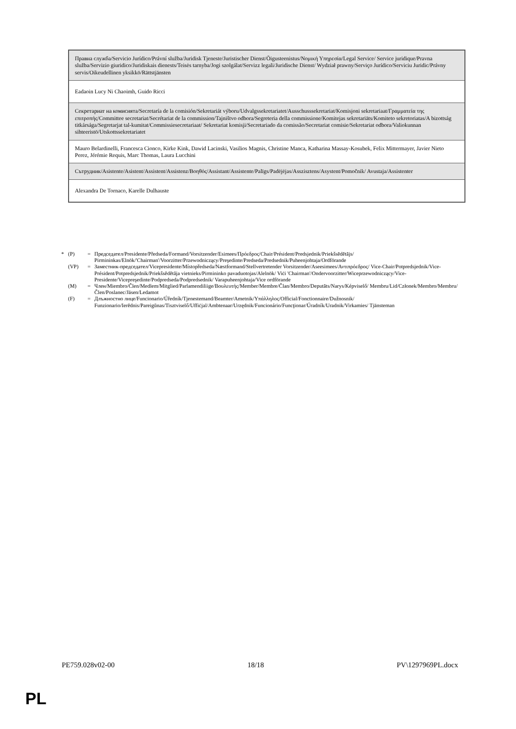| Правна служба/Servicio Jurídico/Právní služba/Juridisk Tjeneste/Juristischer Dienst/Õigusteenistus/Νομική Υπηρεσία/Legal Service/ Service juridique/Pravna služba/Servizio giuridico/Juridiskais dienests/Teisės tarnyba/Jogi szolgálat/Servizz legali/Juridische Dienst/ Wydział prawny/Serviço Jurídico/Serviciu Juridic/Právny servis/Oikeudellinen yksikkö/Rättstjänsten |
| Eadaoin Lucy Ni Chaoimh, Guido Ricci |
| Секретариат на комисията/Secretaría de la comisión/Sekretariát výboru/Udvalgssekretariatet/Ausschusssekretariat/Komisjoni sekretariaat/Γραμματεία της επιτροπής/Committee secretariat/Secrétariat de la commission/Tajništvo odbora/Segreteria della commissione/Komitejas sekretariāts/Komiteto sekretoriatas/A bizottság titkársága/Segretarjat tal-kumitat/Commissiesecretariaat/ Sekretariat komisji/Secretariado da comissão/Secretariat comisie/Sekretariat odbora/Valiokunnan sihteeristö/Utskottssekretariatet |
| Mauro Belardinelli, Francesca Cionco, Kirke Kink, Dawid Lacinski, Vasilios Magnis, Christine Manca, Katharina Massay-Kosubek, Felix Mittermayer, Javier Nieto Perez, Jérémie Requis, Marc Thomas, Laura Lucchini |
| Сътрудник/Asistente/Asistent/Assistent/Assistenz/Βοηθός/Assistant/Assistente/Palīgs/Padėjėjas/Asszisztens/Asystent/Pomočnik/ Avustaja/Assistenter |
| Alexandra De Tornaco, Karelle Dulhauste |
* (P) = Председател/Presidente/Předseda/Formand/Vorsitzender/Esimees/Πρόεδρος/Chair/Président/Predsjednik/Priekšsēdētājs/ Pirmininkas/Elnök/'Chairman'/Voorzitter/Przewodniczący/Preşedinte/Predseda/Predsednik/Puheenjohtaja/Ordförande
(VP) = Заместник-председател/Vicepresidente/Místopředseda/Næstformand/Stellvertretender Vorsitzender/Aseesimees/Αντιπρόεδρος/ Vice-Chair/Potpredsjednik/Vice-Président/Potpredsjednik/Priekšsēdētāja vietnieks/Pirmininko pavaduotojas/Alelnök/ Viċi 'Chairman'/Ondervoorzitter/Wiceprzewodniczący/Vice-Presidente/Vicepreşedinte/Podpredseda/Podpredsednik/ Varapuheenjohtaja/Vice ordförande
(M) = Член/Miembro/Člen/Medlem/Mitglied/Parlamendiliige/Βουλευτής/Member/Membre/Član/Membro/Deputāts/Narys/Képviselő/ Membru/Lid/Członek/Membro/Membru/Člen/Poslanec/Jäsen/Ledamot
(F) = Длъжностно лице/Funcionario/Úředník/Tjenestemand/Beamter/Ametnik/Υπάλληλος/Official/Fonctionnaire/Dužnosnik/ Funzionario/Ierēdnis/Pareigūnas/Tisztviselő/Uffiċjal/Ambtenaar/Urzędnik/Funcionário/Funcţionar/Úradník/Uradnik/Virkamies/ Tjänsteman
PE759.028v02-00 18/18 PV\1297969PL.docx
PL